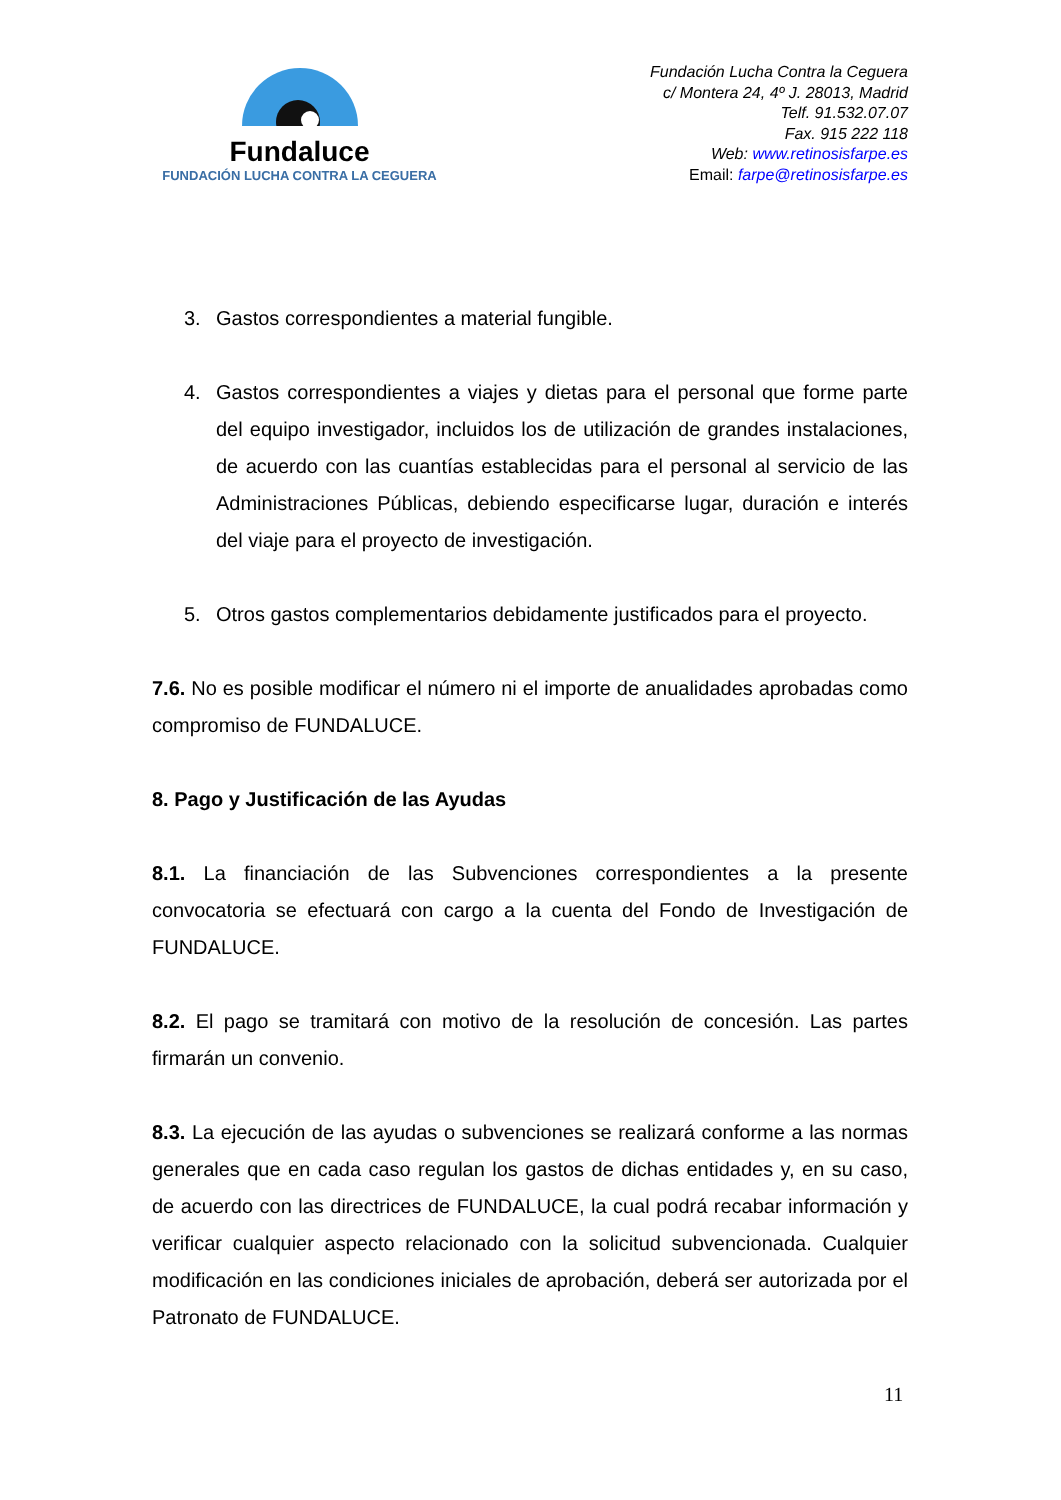Fundaluce
FUNDACIÓN LUCHA CONTRA LA CEGUERA
Fundación Lucha Contra la Ceguera
c/ Montera 24, 4º J. 28013, Madrid
Telf. 91.532.07.07
Fax. 915 222 118
Web: www.retinosisfarpe.es
Email: farpe@retinosisfarpe.es
3. Gastos correspondientes a material fungible.
4. Gastos correspondientes a viajes y dietas para el personal que forme parte del equipo investigador, incluidos los de utilización de grandes instalaciones, de acuerdo con las cuantías establecidas para el personal al servicio de las Administraciones Públicas, debiendo especificarse lugar, duración e interés del viaje para el proyecto de investigación.
5. Otros gastos complementarios debidamente justificados para el proyecto.
7.6. No es posible modificar el número ni el importe de anualidades aprobadas como compromiso de FUNDALUCE.
8. Pago y Justificación de las Ayudas
8.1. La financiación de las Subvenciones correspondientes a la presente convocatoria se efectuará con cargo a la cuenta del Fondo de Investigación de FUNDALUCE.
8.2. El pago se tramitará con motivo de la resolución de concesión. Las partes firmarán un convenio.
8.3. La ejecución de las ayudas o subvenciones se realizará conforme a las normas generales que en cada caso regulan los gastos de dichas entidades y, en su caso, de acuerdo con las directrices de FUNDALUCE, la cual podrá recabar información y verificar cualquier aspecto relacionado con la solicitud subvencionada. Cualquier modificación en las condiciones iniciales de aprobación, deberá ser autorizada por el Patronato de FUNDALUCE.
11